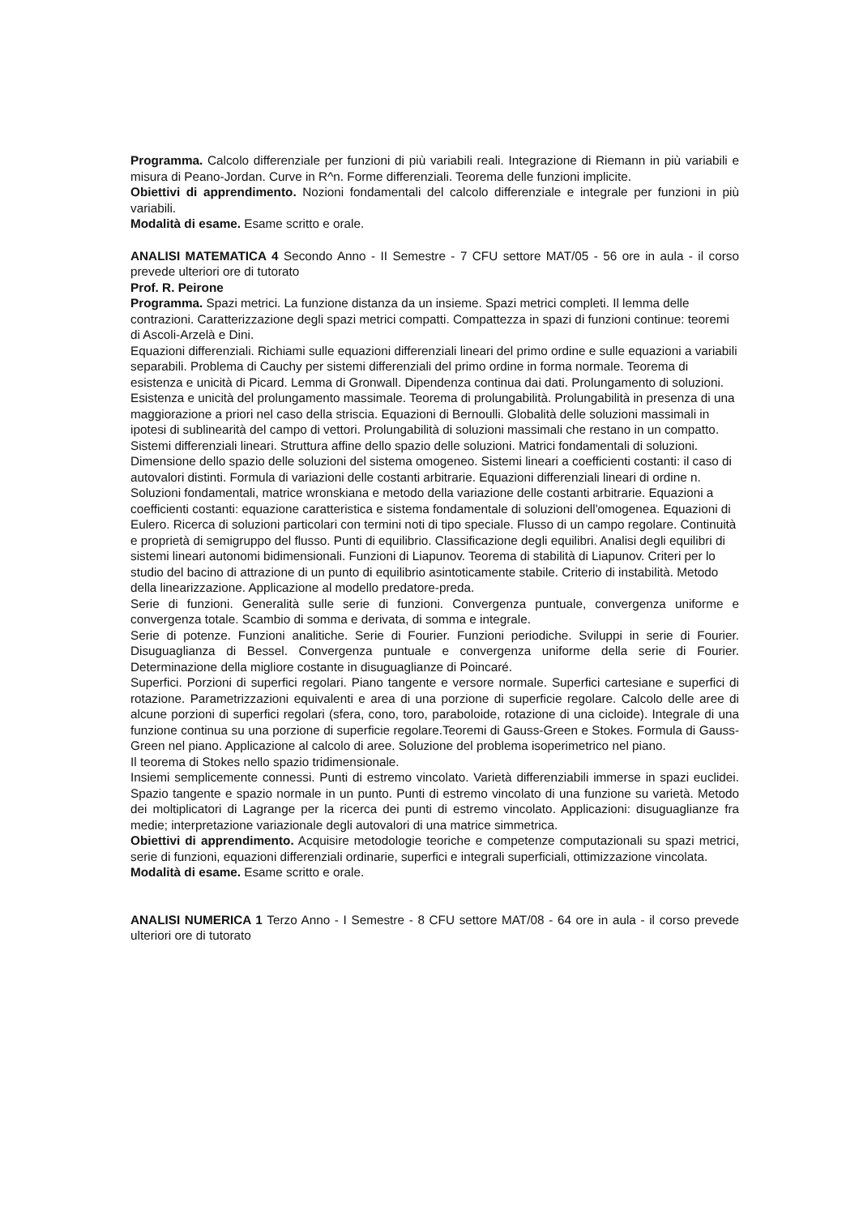Programma. Calcolo differenziale per funzioni di più variabili reali. Integrazione di Riemann in più variabili e misura di Peano-Jordan. Curve in R^n. Forme differenziali. Teorema delle funzioni implicite.
Obiettivi di apprendimento. Nozioni fondamentali del calcolo differenziale e integrale per funzioni in più variabili.
Modalità di esame. Esame scritto e orale.
ANALISI MATEMATICA 4 Secondo Anno - II Semestre - 7 CFU settore MAT/05 - 56 ore in aula - il corso prevede ulteriori ore di tutorato
Prof. R. Peirone
Programma. Spazi metrici. La funzione distanza da un insieme. Spazi metrici completi. Il lemma delle contrazioni. Caratterizzazione degli spazi metrici compatti. Compattezza in spazi di funzioni continue: teoremi di Ascoli-Arzelà e Dini.
Equazioni differenziali. Richiami sulle equazioni differenziali lineari del primo ordine e sulle equazioni a variabili separabili. Problema di Cauchy per sistemi differenziali del primo ordine in forma normale. Teorema di esistenza e unicità di Picard. Lemma di Gronwall. Dipendenza continua dai dati. Prolungamento di soluzioni. Esistenza e unicità del prolungamento massimale. Teorema di prolungabilità. Prolungabilità in presenza di una maggiorazione a priori nel caso della striscia. Equazioni di Bernoulli. Globalità delle soluzioni massimali in ipotesi di sublinearità del campo di vettori. Prolungabilità di soluzioni massimali che restano in un compatto. Sistemi differenziali lineari. Struttura affine dello spazio delle soluzioni. Matrici fondamentali di soluzioni. Dimensione dello spazio delle soluzioni del sistema omogeneo. Sistemi lineari a coefficienti costanti: il caso di autovalori distinti. Formula di variazioni delle costanti arbitrarie. Equazioni differenziali lineari di ordine n. Soluzioni fondamentali, matrice wronskiana e metodo della variazione delle costanti arbitrarie. Equazioni a coefficienti costanti: equazione caratteristica e sistema fondamentale di soluzioni dell'omogenea. Equazioni di Eulero. Ricerca di soluzioni particolari con termini noti di tipo speciale. Flusso di un campo regolare. Continuità e proprietà di semigruppo del flusso. Punti di equilibrio. Classificazione degli equilibri. Analisi degli equilibri di sistemi lineari autonomi bidimensionali. Funzioni di Liapunov. Teorema di stabilità di Liapunov. Criteri per lo studio del bacino di attrazione di un punto di equilibrio asintoticamente stabile. Criterio di instabilità. Metodo della linearizzazione. Applicazione al modello predatore-preda.
Serie di funzioni. Generalità sulle serie di funzioni. Convergenza puntuale, convergenza uniforme e convergenza totale. Scambio di somma e derivata, di somma e integrale.
Serie di potenze. Funzioni analitiche. Serie di Fourier. Funzioni periodiche. Sviluppi in serie di Fourier. Disuguaglianza di Bessel. Convergenza puntuale e convergenza uniforme della serie di Fourier. Determinazione della migliore costante in disuguaglianze di Poincaré.
Superfici. Porzioni di superfici regolari. Piano tangente e versore normale. Superfici cartesiane e superfici di rotazione. Parametrizzazioni equivalenti e area di una porzione di superficie regolare. Calcolo delle aree di alcune porzioni di superfici regolari (sfera, cono, toro, paraboloide, rotazione di una cicloide). Integrale di una funzione continua su una porzione di superficie regolare.Teoremi di Gauss-Green e Stokes. Formula di Gauss-Green nel piano. Applicazione al calcolo di aree. Soluzione del problema isoperimetrico nel piano.
Il teorema di Stokes nello spazio tridimensionale.
Insiemi semplicemente connessi. Punti di estremo vincolato. Varietà differenziabili immerse in spazi euclidei. Spazio tangente e spazio normale in un punto. Punti di estremo vincolato di una funzione su varietà. Metodo dei moltiplicatori di Lagrange per la ricerca dei punti di estremo vincolato. Applicazioni: disuguaglianze fra medie; interpretazione variazionale degli autovalori di una matrice simmetrica.
Obiettivi di apprendimento. Acquisire metodologie teoriche e competenze computazionali su spazi metrici, serie di funzioni, equazioni differenziali ordinarie, superfici e integrali superficiali, ottimizzazione vincolata.
Modalità di esame. Esame scritto e orale.
ANALISI NUMERICA 1 Terzo Anno - I Semestre - 8 CFU settore MAT/08 - 64 ore in aula - il corso prevede ulteriori ore di tutorato